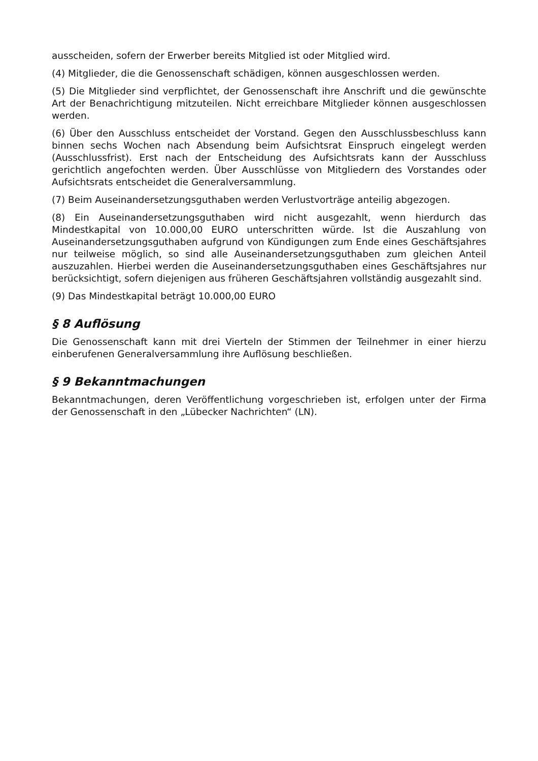ausscheiden, sofern der Erwerber bereits Mitglied ist oder Mitglied wird.
(4) Mitglieder, die die Genossenschaft schädigen, können ausgeschlossen werden.
(5) Die Mitglieder sind verpflichtet, der Genossenschaft ihre Anschrift und die gewünschte Art der Benachrichtigung mitzuteilen. Nicht erreichbare Mitglieder können ausgeschlossen werden.
(6) Über den Ausschluss entscheidet der Vorstand. Gegen den Ausschlussbeschluss kann binnen sechs Wochen nach Absendung beim Aufsichtsrat Einspruch eingelegt werden (Ausschlussfrist). Erst nach der Entscheidung des Aufsichtsrats kann der Ausschluss gerichtlich angefochten werden. Über Ausschlüsse von Mitgliedern des Vorstandes oder Aufsichtsrats entscheidet die Generalversammlung.
(7) Beim Auseinandersetzungsguthaben werden Verlustvorträge anteilig abgezogen.
(8) Ein Auseinandersetzungsguthaben wird nicht ausgezahlt, wenn hierdurch das Mindestkapital von 10.000,00 EURO unterschritten würde. Ist die Auszahlung von Auseinandersetzungsguthaben aufgrund von Kündigungen zum Ende eines Geschäftsjahres nur teilweise möglich, so sind alle Auseinandersetzungsguthaben zum gleichen Anteil auszuzahlen. Hierbei werden die Auseinandersetzungsguthaben eines Geschäftsjahres nur berücksichtigt, sofern diejenigen aus früheren Geschäftsjahren vollständig ausgezahlt sind.
(9) Das Mindestkapital beträgt 10.000,00 EURO
§ 8 Auflösung
Die Genossenschaft kann mit drei Vierteln der Stimmen der Teilnehmer in einer hierzu einberufenen Generalversammlung ihre Auflösung beschließen.
§ 9 Bekanntmachungen
Bekanntmachungen, deren Veröffentlichung vorgeschrieben ist, erfolgen unter der Firma der Genossenschaft in den „Lübecker Nachrichten“ (LN).